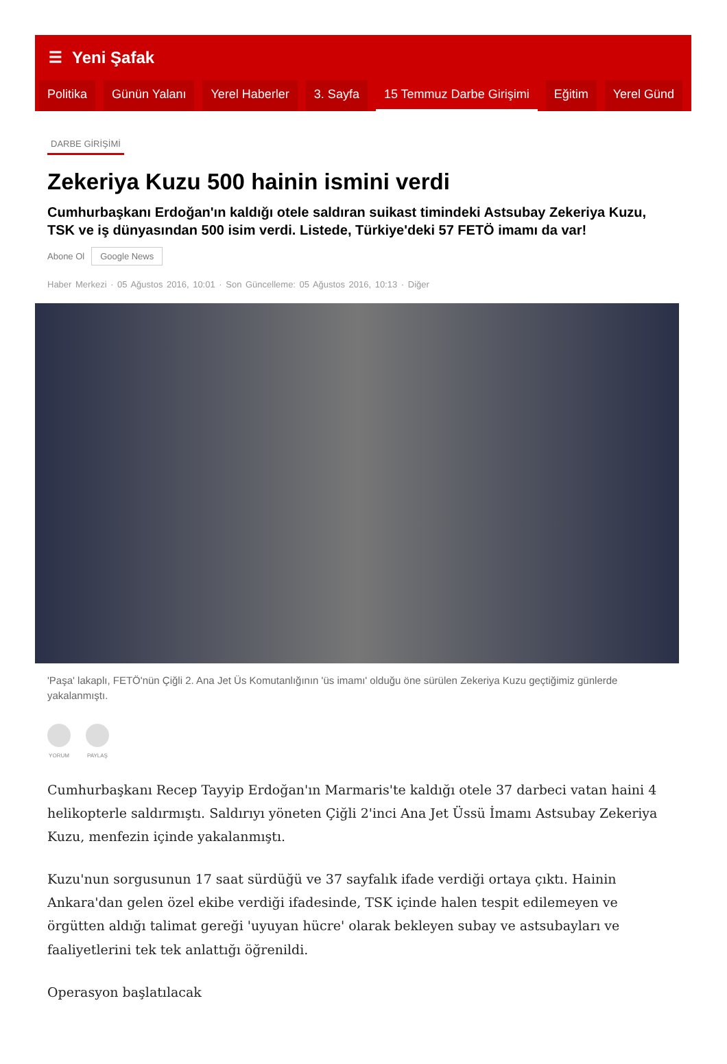☰ Yeni Şafak
Politika Günün Yalanı Yerel Haberler 3. Sayfa 15 Temmuz Darbe Girişimi Eğitim Yerel Günd
DARBE GİRİŞİMİ
Zekeriya Kuzu 500 hainin ismini verdi
Cumhurbaşkanı Erdoğan'ın kaldığı otele saldıran suikast timindeki Astsubay Zekeriya Kuzu, TSK ve iş dünyasından 500 isim verdi. Listede, Türkiye'deki 57 FETÖ imamı da var!
Abone Ol Google News
Haber Merkezi · 05 Ağustos 2016, 10:01 · Son Güncelleme: 05 Ağustos 2016, 10:13 · Diğer
'Paşa' lakaplı, FETÖ'nün Çiğli 2. Ana Jet Üs Komutanlığının 'üs imamı' olduğu öne sürülen Zekeriya Kuzu geçtiğimiz günlerde yakalanmıştı.
YORUM PAYLAŞ
Cumhurbaşkanı Recep Tayyip Erdoğan'ın Marmaris'te kaldığı otele 37 darbeci vatan haini 4 helikopterle saldırmıştı. Saldırıyı yöneten Çiğli 2'inci Ana Jet Üssü İmamı Astsubay Zekeriya Kuzu, menfezin içinde yakalanmıştı.
Kuzu'nun sorgusunun 17 saat sürdüğü ve 37 sayfalık ifade verdiği ortaya çıktı. Hainin Ankara'dan gelen özel ekibe verdiği ifadesinde, TSK içinde halen tespit edilemeyen ve örgütten aldığı talimat gereği 'uyuyan hücre' olarak bekleyen subay ve astsubayları ve faaliyetlerini tek tek anlattığı öğrenildi.
Operasyon başlatılacak